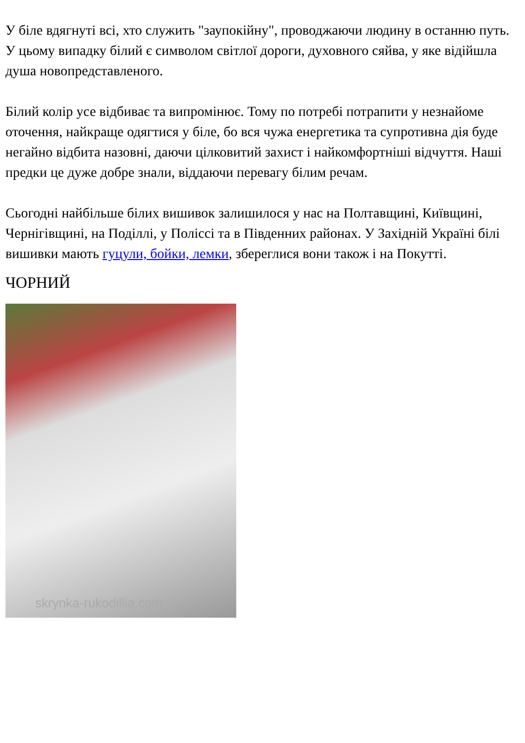У біле вдягнуті всі, хто служить "заупокійну", проводжаючи людину в останню путь. У цьому випадку білий є символом світлої дороги, духовного сяйва, у яке відійшла душа новопредставленого.
Білий колір усе відбиває та випромінює. Тому по потребі потрапити у незнайоме оточення, найкраще одягтися у біле, бо вся чужа енергетика та супротивна дія буде негайно відбита назовні, даючи цілковитий захист і найкомфортніші відчуття. Наші предки це дуже добре знали, віддаючи перевагу білим речам.
Сьогодні найбільше білих вишивок залишилося у нас на Полтавщині, Київщині, Чернігівщині, на Поділлі, у Поліссі та в Південних районах. У Західній Україні білі вишивки мають гуцули, бойки, лемки, збереглися вони також і на Покутті.
ЧОРНИЙ
skrynka-rukodillia.com